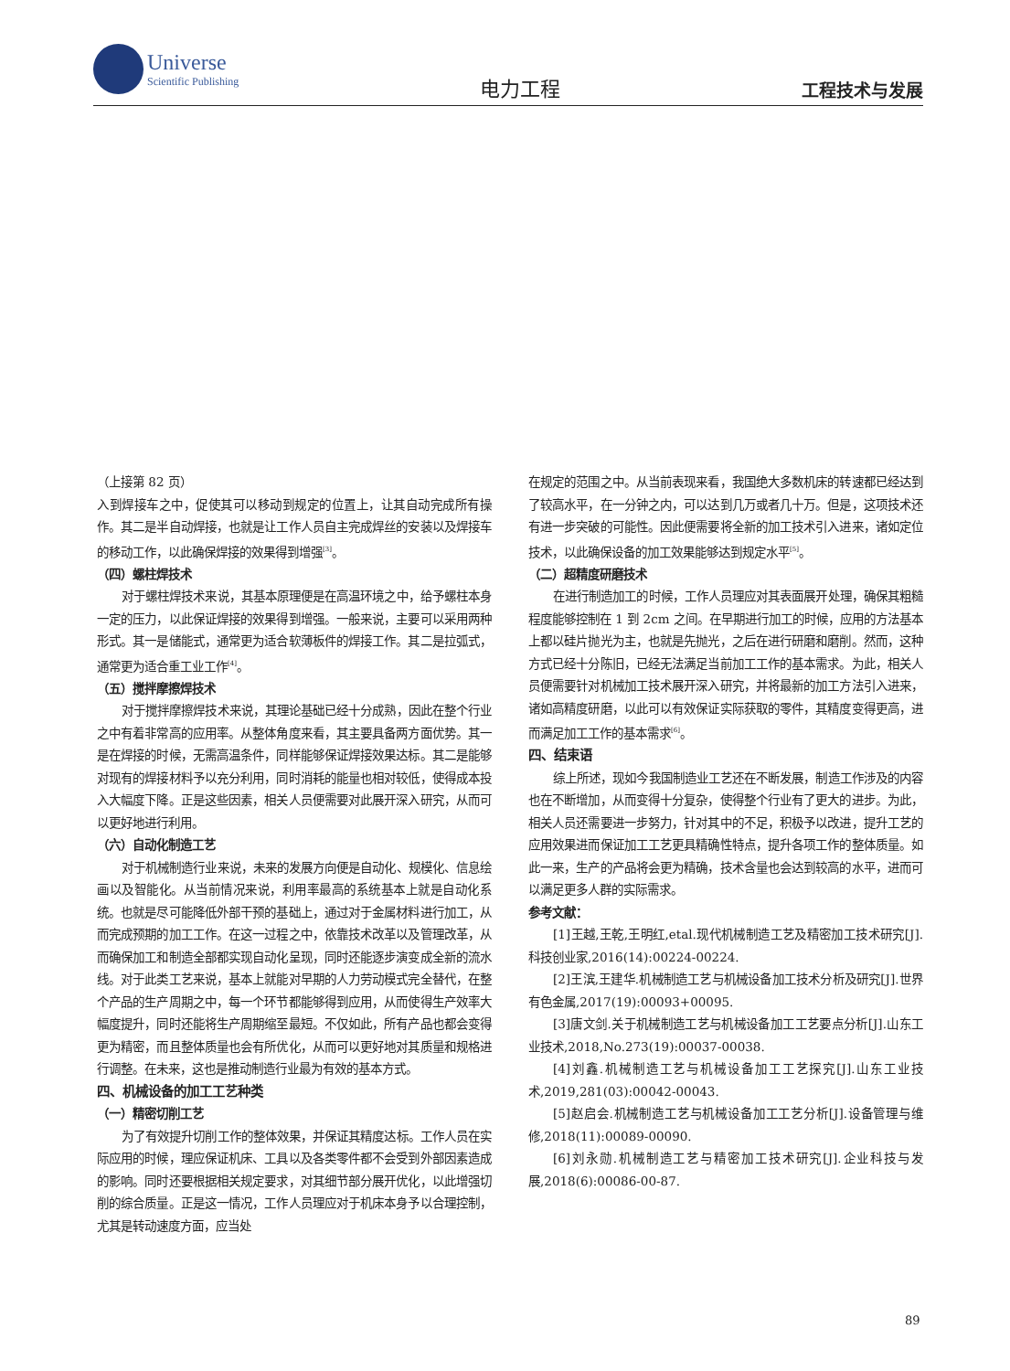Universe
Scientific Publishing
电力工程
工程技术与发展
（上接第 82 页）
入到焊接车之中，促使其可以移动到规定的位置上，让其自动完成所有操作。其二是半自动焊接，也就是让工作人员自主完成焊丝的安装以及焊接车的移动工作，以此确保焊接的效果得到增强<sup>[3]</sup>。
（四）螺柱焊技术
对于螺柱焊技术来说，其基本原理便是在高温环境之中，给予螺柱本身一定的压力，以此保证焊接的效果得到增强。一般来说，主要可以采用两种形式。其一是储能式，通常更为适合软薄板件的焊接工作。其二是拉弧式，通常更为适合重工业工作<sup>[4]</sup>。
（五）搅拌摩擦焊技术
对于搅拌摩擦焊技术来说，其理论基础已经十分成熟，因此在整个行业之中有着非常高的应用率。从整体角度来看，其主要具备两方面优势。其一是在焊接的时候，无需高温条件，同样能够保证焊接效果达标。其二是能够对现有的焊接材料予以充分利用，同时消耗的能量也相对较低，使得成本投入大幅度下降。正是这些因素，相关人员便需要对此展开深入研究，从而可以更好地进行利用。
（六）自动化制造工艺
对于机械制造行业来说，未来的发展方向便是自动化、规模化、信息绘画以及智能化。从当前情况来说，利用率最高的系统基本上就是自动化系统。也就是尽可能降低外部干预的基础上，通过对于金属材料进行加工，从而完成预期的加工工作。在这一过程之中，依靠技术改革以及管理改革，从而确保加工和制造全部都实现自动化呈现，同时还能逐步演变成全新的流水线。对于此类工艺来说，基本上就能对早期的人力劳动模式完全替代，在整个产品的生产周期之中，每一个环节都能够得到应用，从而使得生产效率大幅度提升，同时还能将生产周期缩至最短。不仅如此，所有产品也都会变得更为精密，而且整体质量也会有所优化，从而可以更好地对其质量和规格进行调整。在未来，这也是推动制造行业最为有效的基本方式。
四、机械设备的加工工艺种类
（一）精密切削工艺
为了有效提升切削工作的整体效果，并保证其精度达标。工作人员在实际应用的时候，理应保证机床、工具以及各类零件都不会受到外部因素造成的影响。同时还要根据相关规定要求，对其细节部分展开优化，以此增强切削的综合质量。正是这一情况，工作人员理应对于机床本身予以合理控制，尤其是转动速度方面，应当处
在规定的范围之中。从当前表现来看，我国绝大多数机床的转速都已经达到了较高水平，在一分钟之内，可以达到几万或者几十万。但是，这项技术还有进一步突破的可能性。因此便需要将全新的加工技术引入进来，诸如定位技术，以此确保设备的加工效果能够达到规定水平<sup>[5]</sup>。
（二）超精度研磨技术
在进行制造加工的时候，工作人员理应对其表面展开处理，确保其粗糙程度能够控制在 1 到 2cm 之间。在早期进行加工的时候，应用的方法基本上都以硅片抛光为主，也就是先抛光，之后在进行研磨和磨削。然而，这种方式已经十分陈旧，已经无法满足当前加工工作的基本需求。为此，相关人员便需要针对机械加工技术展开深入研究，并将最新的加工方法引入进来，诸如高精度研磨，以此可以有效保证实际获取的零件，其精度变得更高，进而满足加工工作的基本需求<sup>[6]</sup>。
四、结束语
综上所述，现如今我国制造业工艺还在不断发展，制造工作涉及的内容也在不断增加，从而变得十分复杂，使得整个行业有了更大的进步。为此，相关人员还需要进一步努力，针对其中的不足，积极予以改进，提升工艺的应用效果进而保证加工工艺更具精确性特点，提升各项工作的整体质量。如此一来，生产的产品将会更为精确，技术含量也会达到较高的水平，进而可以满足更多人群的实际需求。
参考文献：
[1]王越,王乾,王明红,etal.现代机械制造工艺及精密加工技术研究[J].科技创业家,2016(14):00224-00224.
[2]王滨,王建华.机械制造工艺与机械设备加工技术分析及研究[J].世界有色金属,2017(19):00093+00095.
[3]唐文剑.关于机械制造工艺与机械设备加工工艺要点分析[J].山东工业技术,2018,No.273(19):00037-00038.
[4]刘鑫.机械制造工艺与机械设备加工工艺探究[J].山东工业技术,2019,281(03):00042-00043.
[5]赵启会.机械制造工艺与机械设备加工工艺分析[J].设备管理与维修,2018(11):00089-00090.
[6]刘永勋.机械制造工艺与精密加工技术研究[J].企业科技与发展,2018(6):00086-00-87.
89